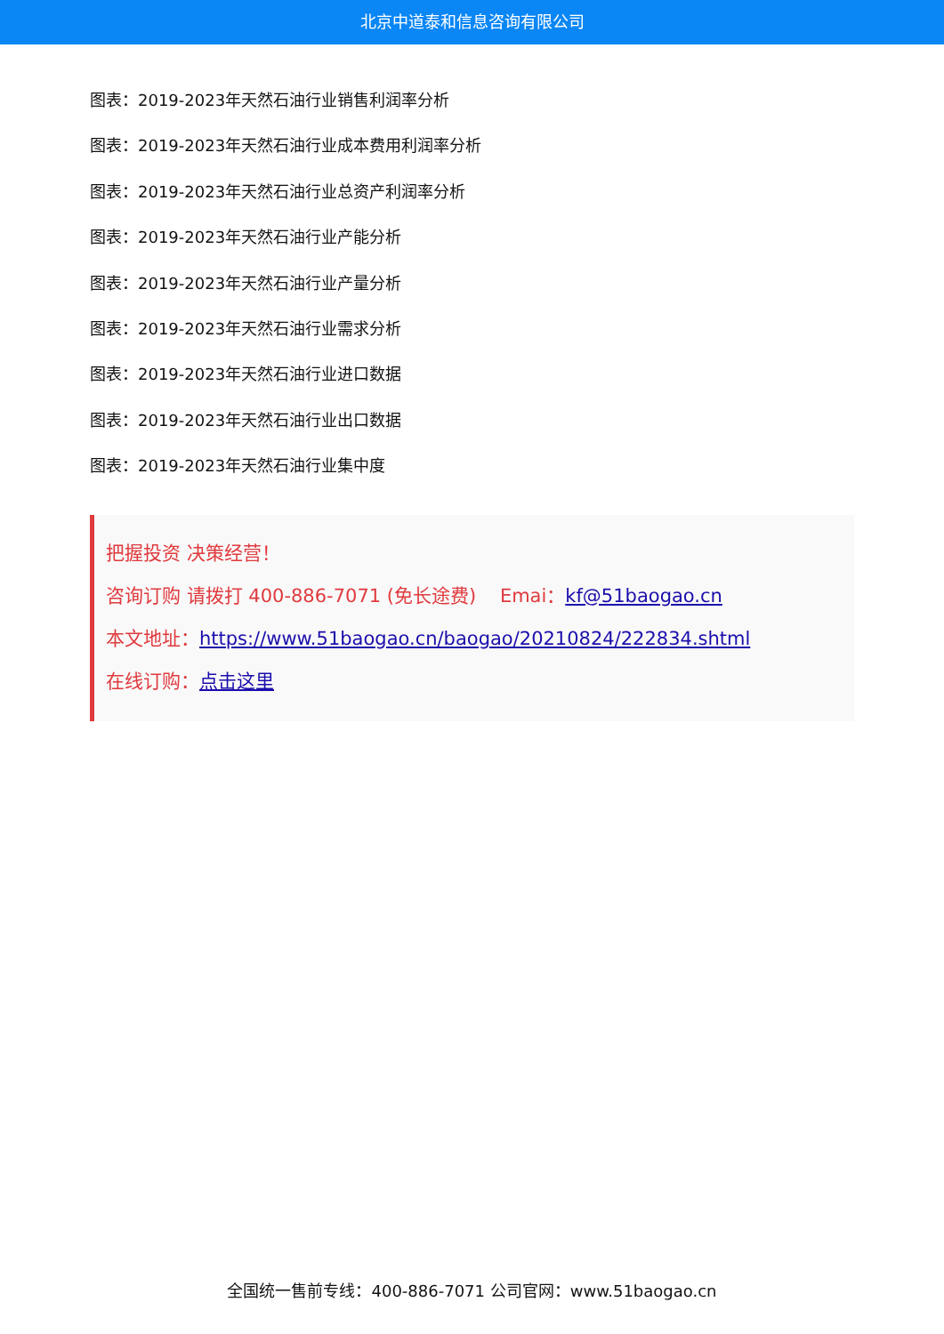北京中道泰和信息咨询有限公司
图表：2019-2023年天然石油行业销售利润率分析
图表：2019-2023年天然石油行业成本费用利润率分析
图表：2019-2023年天然石油行业总资产利润率分析
图表：2019-2023年天然石油行业产能分析
图表：2019-2023年天然石油行业产量分析
图表：2019-2023年天然石油行业需求分析
图表：2019-2023年天然石油行业进口数据
图表：2019-2023年天然石油行业出口数据
图表：2019-2023年天然石油行业集中度
把握投资 决策经营！
咨询订购 请拨打 400-886-7071 (免长途费) Emai：kf@51baogao.cn
本文地址：https://www.51baogao.cn/baogao/20210824/222834.shtml
在线订购：点击这里
全国统一售前专线：400-886-7071 公司官网：www.51baogao.cn